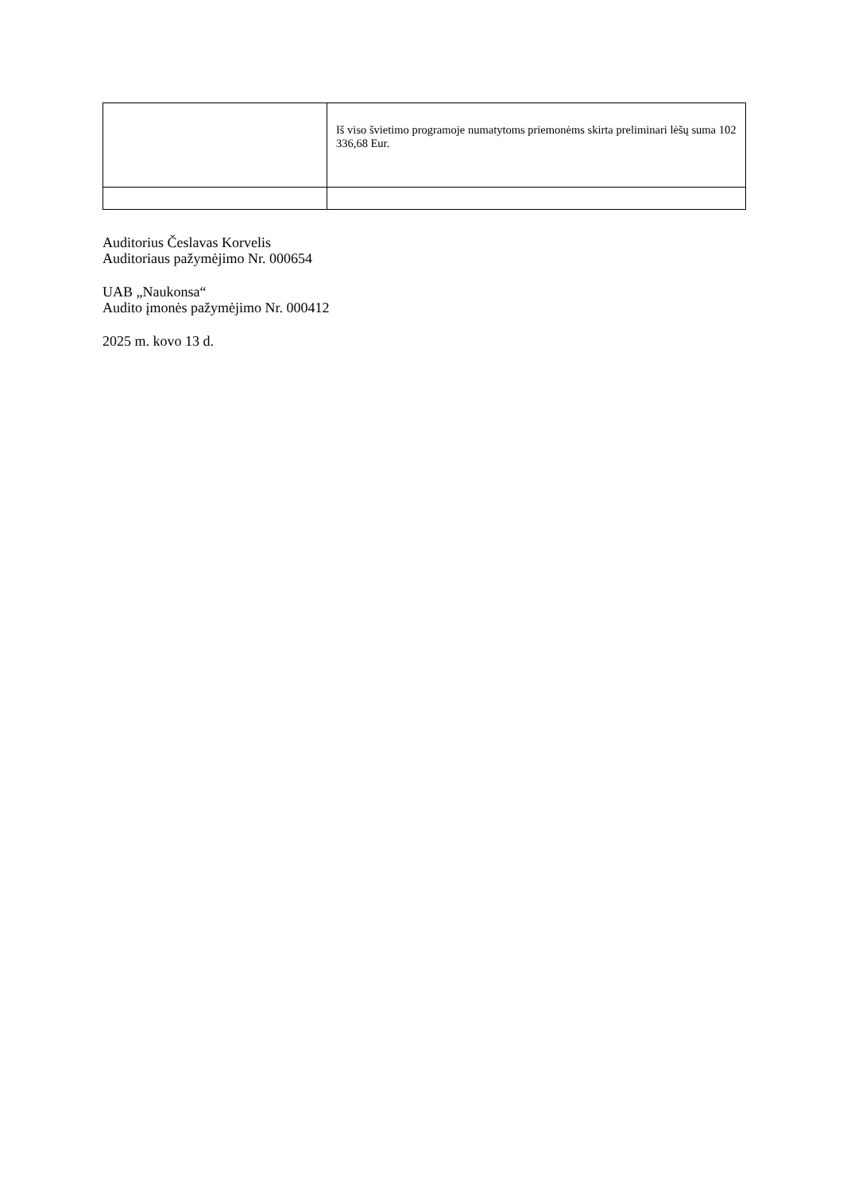| | Iš viso švietimo programoje numatytoms priemonėms skirta preliminari lėšų suma 102 336,68 Eur. |
Auditorius Česlavas Korvelis
Auditoriaus pažymėjimo Nr. 000654
UAB „Naukonsa“
Audito įmonės pažymėjimo Nr. 000412
2025 m. kovo 13 d.